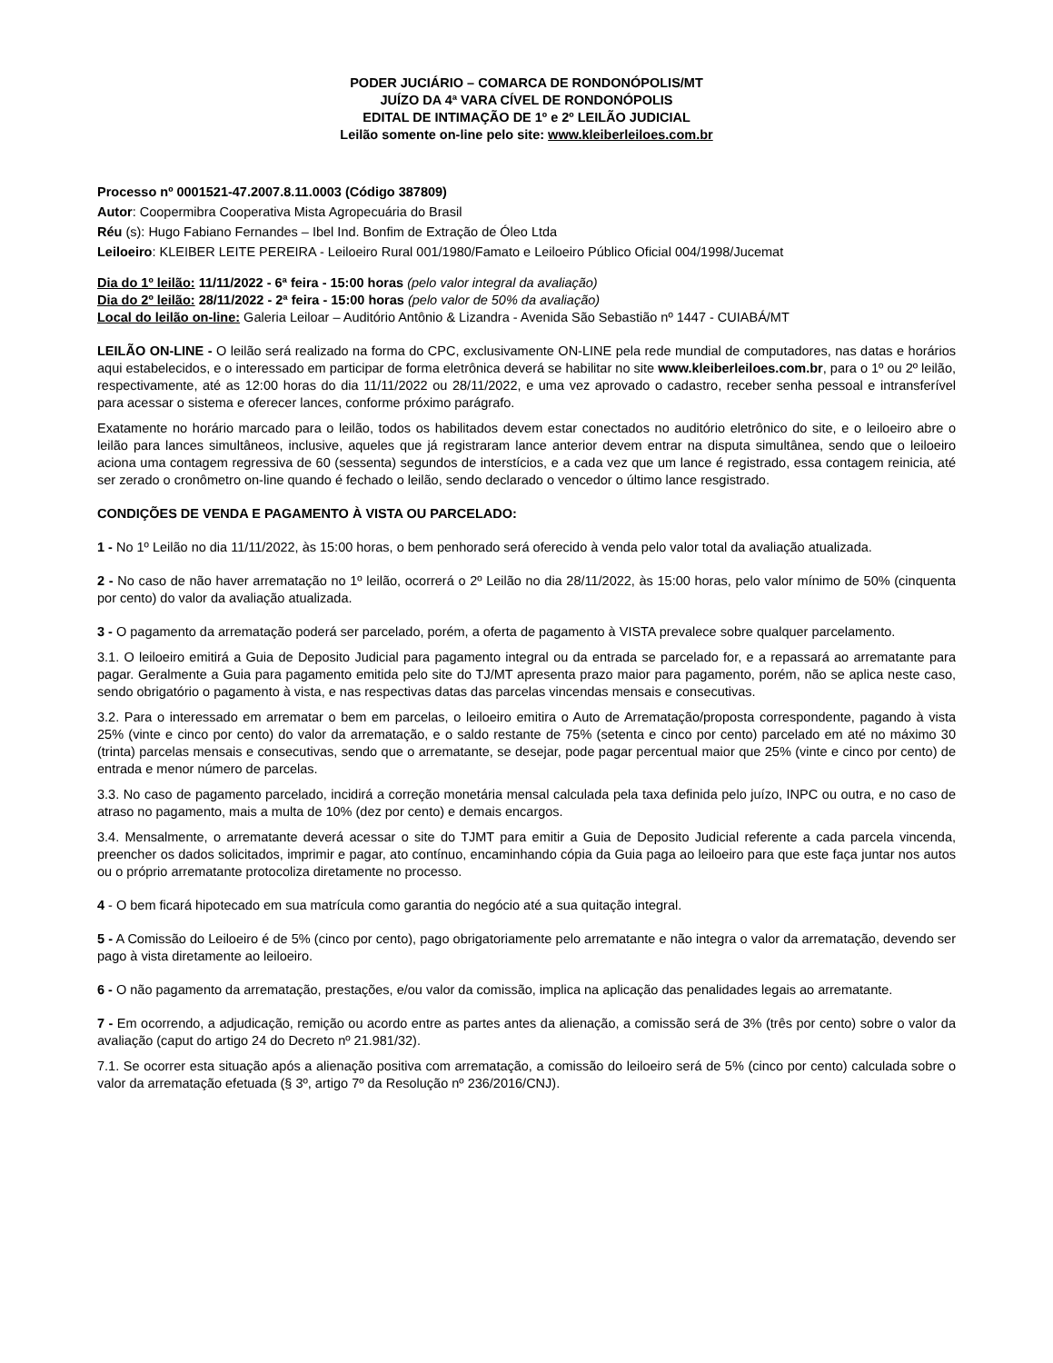PODER JUCIÁRIO – COMARCA DE RONDONÓPOLIS/MT
JUÍZO DA 4ª VARA CÍVEL DE RONDONÓPOLIS
EDITAL DE INTIMAÇÃO DE 1º e 2º LEILÃO JUDICIAL
Leilão somente on-line pelo site: www.kleiberleiloes.com.br
Processo nº 0001521-47.2007.8.11.0003 (Código 387809)
Autor: Coopermibra Cooperativa Mista Agropecuária do Brasil
Réu (s): Hugo Fabiano Fernandes – Ibel Ind. Bonfim de Extração de Óleo Ltda
Leiloeiro: KLEIBER LEITE PEREIRA - Leiloeiro Rural 001/1980/Famato e Leiloeiro Público Oficial 004/1998/Jucemat
Dia do 1º leilão: 11/11/2022 - 6ª feira - 15:00 horas (pelo valor integral da avaliação)
Dia do 2º leilão: 28/11/2022 - 2ª feira - 15:00 horas (pelo valor de 50% da avaliação)
Local do leilão on-line: Galeria Leiloar – Auditório Antônio & Lizandra - Avenida São Sebastião nº 1447 - CUIABÁ/MT
LEILÃO ON-LINE - O leilão será realizado na forma do CPC, exclusivamente ON-LINE pela rede mundial de computadores, nas datas e horários aqui estabelecidos, e o interessado em participar de forma eletrônica deverá se habilitar no site www.kleiberleiloes.com.br, para o 1º ou 2º leilão, respectivamente, até as 12:00 horas do dia 11/11/2022 ou 28/11/2022, e uma vez aprovado o cadastro, receber senha pessoal e intransferível para acessar o sistema e oferecer lances, conforme próximo parágrafo.
Exatamente no horário marcado para o leilão, todos os habilitados devem estar conectados no auditório eletrônico do site, e o leiloeiro abre o leilão para lances simultâneos, inclusive, aqueles que já registraram lance anterior devem entrar na disputa simultânea, sendo que o leiloeiro aciona uma contagem regressiva de 60 (sessenta) segundos de interstícios, e a cada vez que um lance é registrado, essa contagem reinicia, até ser zerado o cronômetro on-line quando é fechado o leilão, sendo declarado o vencedor o último lance resgistrado.
CONDIÇÕES DE VENDA E PAGAMENTO À VISTA OU PARCELADO:
1 - No 1º Leilão no dia 11/11/2022, às 15:00 horas, o bem penhorado será oferecido à venda pelo valor total da avaliação atualizada.
2 - No caso de não haver arrematação no 1º leilão, ocorrerá o 2º Leilão no dia 28/11/2022, às 15:00 horas, pelo valor mínimo de 50% (cinquenta por cento) do valor da avaliação atualizada.
3 - O pagamento da arrematação poderá ser parcelado, porém, a oferta de pagamento à VISTA prevalece sobre qualquer parcelamento.
3.1. O leiloeiro emitirá a Guia de Deposito Judicial para pagamento integral ou da entrada se parcelado for, e a repassará ao arrematante para pagar. Geralmente a Guia para pagamento emitida pelo site do TJ/MT apresenta prazo maior para pagamento, porém, não se aplica neste caso, sendo obrigatório o pagamento à vista, e nas respectivas datas das parcelas vincendas mensais e consecutivas.
3.2. Para o interessado em arrematar o bem em parcelas, o leiloeiro emitira o Auto de Arrematação/proposta correspondente, pagando à vista 25% (vinte e cinco por cento) do valor da arrematação, e o saldo restante de 75% (setenta e cinco por cento) parcelado em até no máximo 30 (trinta) parcelas mensais e consecutivas, sendo que o arrematante, se desejar, pode pagar percentual maior que 25% (vinte e cinco por cento) de entrada e menor número de parcelas.
3.3. No caso de pagamento parcelado, incidirá a correção monetária mensal calculada pela taxa definida pelo juízo, INPC ou outra, e no caso de atraso no pagamento, mais a multa de 10% (dez por cento) e demais encargos.
3.4. Mensalmente, o arrematante deverá acessar o site do TJMT para emitir a Guia de Deposito Judicial referente a cada parcela vincenda, preencher os dados solicitados, imprimir e pagar, ato contínuo, encaminhando cópia da Guia paga ao leiloeiro para que este faça juntar nos autos ou o próprio arrematante protocoliza diretamente no processo.
4 - O bem ficará hipotecado em sua matrícula como garantia do negócio até a sua quitação integral.
5 - A Comissão do Leiloeiro é de 5% (cinco por cento), pago obrigatoriamente pelo arrematante e não integra o valor da arrematação, devendo ser pago à vista diretamente ao leiloeiro.
6 - O não pagamento da arrematação, prestações, e/ou valor da comissão, implica na aplicação das penalidades legais ao arrematante.
7 - Em ocorrendo, a adjudicação, remição ou acordo entre as partes antes da alienação, a comissão será de 3% (três por cento) sobre o valor da avaliação (caput do artigo 24 do Decreto nº 21.981/32).
7.1. Se ocorrer esta situação após a alienação positiva com arrematação, a comissão do leiloeiro será de 5% (cinco por cento) calculada sobre o valor da arrematação efetuada (§ 3º, artigo 7º da Resolução nº 236/2016/CNJ).